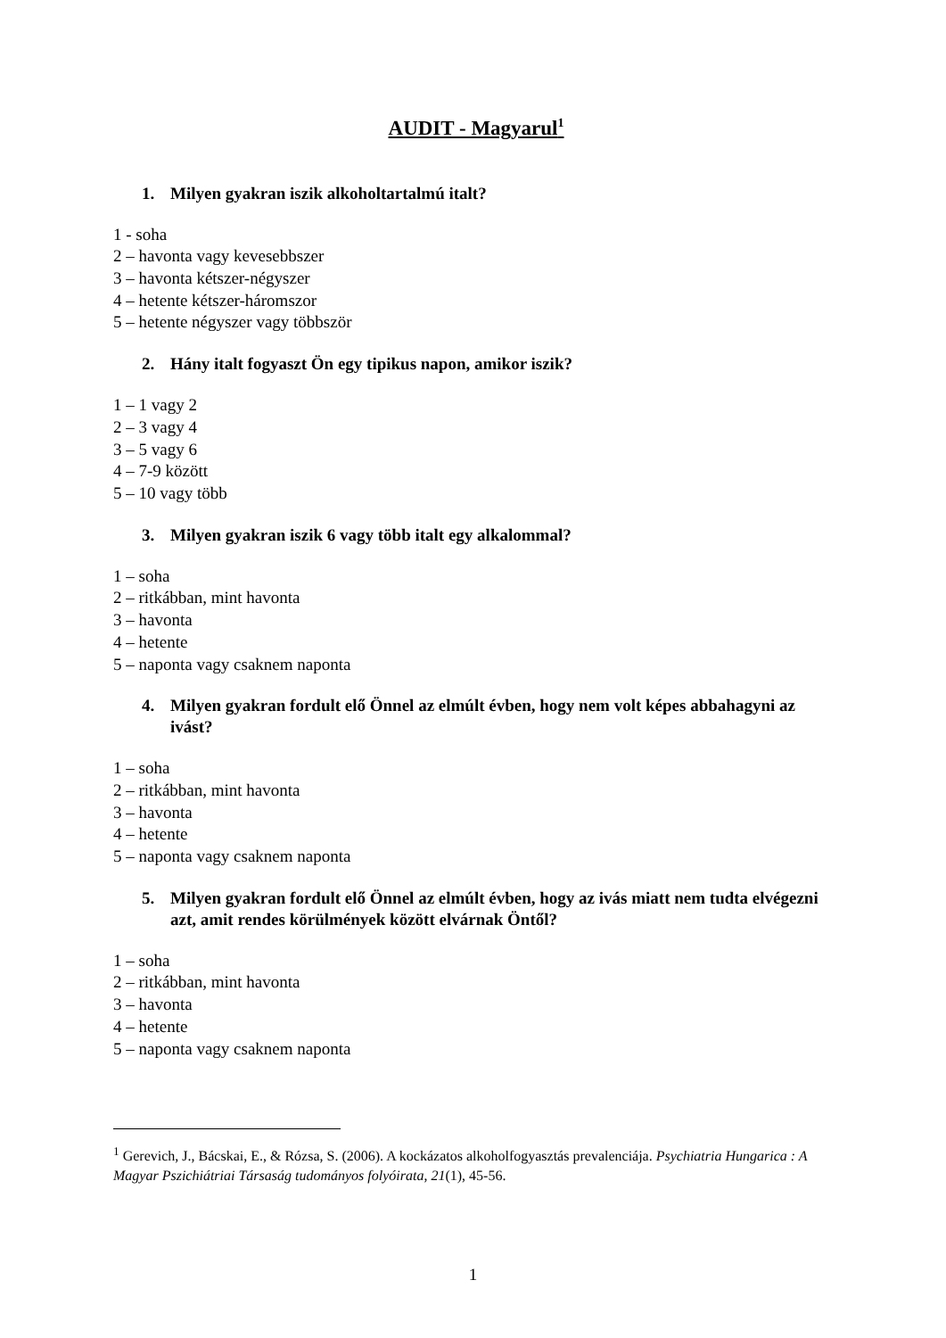AUDIT - Magyarul<sup>1</sup>
1. Milyen gyakran iszik alkoholtartalmú italt?
1 - soha
2 – havonta vagy kevesebbszer
3 – havonta kétszer-négyszer
4 – hetente kétszer-háromszor
5 – hetente négyszer vagy többször
2. Hány italt fogyaszt Ön egy tipikus napon, amikor iszik?
1 – 1 vagy 2
2 – 3 vagy 4
3 – 5 vagy 6
4 – 7-9 között
5 – 10 vagy több
3. Milyen gyakran iszik 6 vagy több italt egy alkalommal?
1 – soha
2 – ritkábban, mint havonta
3 – havonta
4 – hetente
5 – naponta vagy csaknem naponta
4. Milyen gyakran fordult elő Önnel az elmúlt évben, hogy nem volt képes abbahagyni az ivást?
1 – soha
2 – ritkábban, mint havonta
3 – havonta
4 – hetente
5 – naponta vagy csaknem naponta
5. Milyen gyakran fordult elő Önnel az elmúlt évben, hogy az ivás miatt nem tudta elvégezni azt, amit rendes körülmények között elvárnak Öntől?
1 – soha
2 – ritkábban, mint havonta
3 – havonta
4 – hetente
5 – naponta vagy csaknem naponta
<sup>1</sup> Gerevich, J., Bácskai, E., & Rózsa, S. (2006). A kockázatos alkoholfogyasztás prevalenciája. Psychiatria Hungarica : A Magyar Pszichiátriai Társaság tudományos folyóirata, 21(1), 45-56.
1